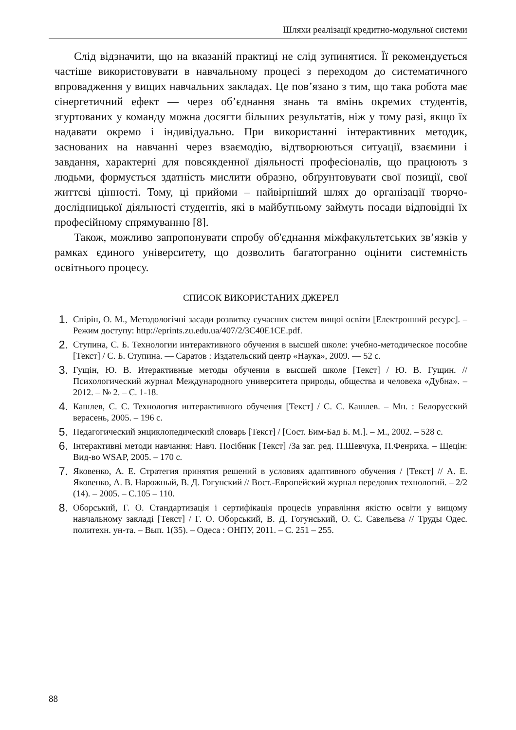Шляхи реалізації кредитно-модульної системи
Слід відзначити, що на вказаній практиці не слід зупинятися. Її рекомендується частіше використовувати в навчальному процесі з переходом до систематичного впровадження у вищих навчальних закладах. Це пов’язано з тим, що така робота має сінергетичний ефект — через об’єднання знань та вмінь окремих студентів, згуртованих у команду можна досягти більших результатів, ніж у тому разі, якщо їх надавати окремо і індивідуально. При використанні інтерактивних методик, заснованих на навчанні через взаємодію, відтворюються ситуації, взаємини і завдання, характерні для повсякденної діяльності професіоналів, що працюють з людьми, формується здатність мислити образно, обґрунтовувати свої позиції, свої життєві цінності. Тому, ці прийоми – найвірніший шлях до організації творчо-дослідницької діяльності студентів, які в майбутньому займуть посади відповідні їх професійному спрямуванню [8].
Також, можливо запропонувати спробу об'єднання міжфакультетських зв’язків у рамках єдиного університету, що дозволить багатогранно оцінити системність освітнього процесу.
СПИСОК ВИКОРИСТАНИХ ДЖЕРЕЛ
1. Спірін, О. М., Методологічні засади розвитку сучасних систем вищої освіти [Електронний ресурс]. – Режим доступу: http://eprints.zu.edu.ua/407/2/3C40E1CE.pdf.
2. Ступина, С. Б. Технологии интерактивного обучения в высшей школе: учебно-методическое пособие [Текст] / С. Б. Ступина. — Саратов : Издательский центр «Наука», 2009. — 52 с.
3. Гущін, Ю. В. Итерактивные методы обучения в высшей школе [Текст] / Ю. В. Гущин. // Психологический журнал Международного университета природы, общества и человека «Дубна». – 2012. – № 2. – С. 1-18.
4. Кашлев, С. С. Технология интерактивного обучения [Текст] / С. С. Кашлев. – Мн. : Белорусский верасень, 2005. – 196 с.
5. Педагогический энциклопедический словарь [Текст] / [Сост. Бим-Бад Б. М.]. – М., 2002. – 528 с.
6. Інтерактивні методи навчання: Навч. Посібник [Текст] /За заг. ред. П.Шевчука, П.Фенриха. – Щецін: Вид-во WSAP, 2005. – 170 с.
7. Яковенко, А. Е. Стратегия принятия решений в условиях адаптивного обучения / [Текст] // А. Е. Яковенко, А. В. Нарожный, В. Д. Гогунский // Вост.-Европейский журнал передових технологий. – 2/2 (14). – 2005. – С.105 – 110.
8. Оборський, Г. О. Стандартизація і сертифікація процесів управління якістю освіти у вищому навчальному закладі [Текст] / Г. О. Оборський, В. Д. Гогунський, О. С. Савельєва // Труды Одес. политехн. ун-та. – Вып. 1(35). – Одеса : ОНПУ, 2011. – С. 251 – 255.
88